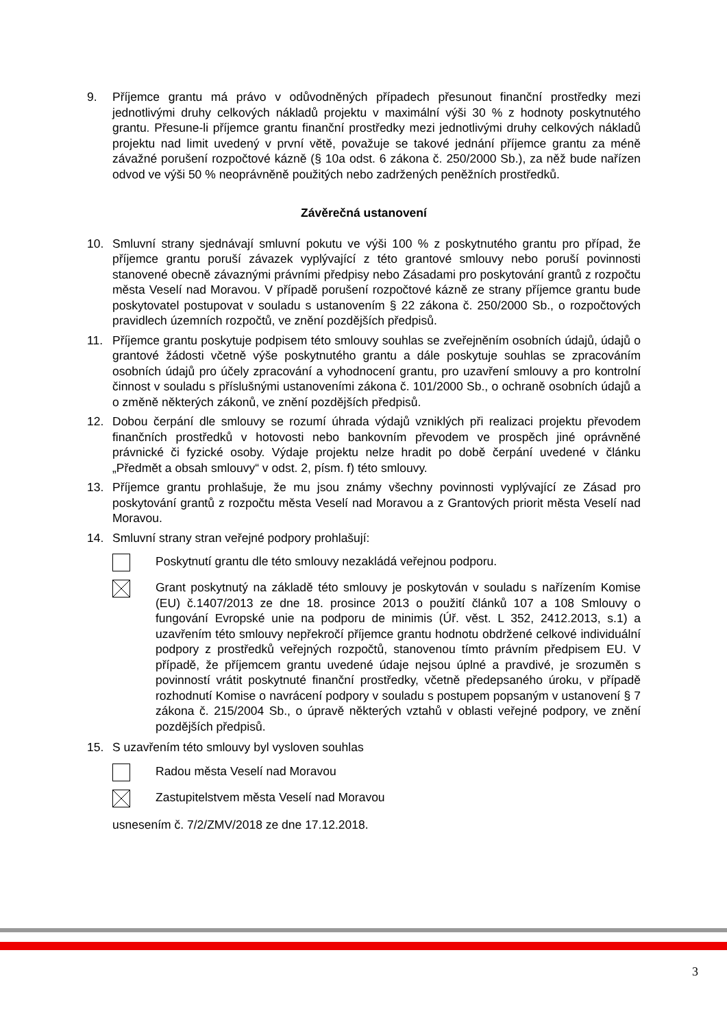9. Příjemce grantu má právo v odůvodněných případech přesunout finanční prostředky mezi jednotlivými druhy celkových nákladů projektu v maximální výši 30 % z hodnoty poskytnutého grantu. Přesune-li příjemce grantu finanční prostředky mezi jednotlivými druhy celkových nákladů projektu nad limit uvedený v první větě, považuje se takové jednání příjemce grantu za méně závažné porušení rozpočtové kázně (§ 10a odst. 6 zákona č. 250/2000 Sb.), za něž bude nařízen odvod ve výši 50 % neoprávněně použitých nebo zadržených peněžních prostředků.
Závěrečná ustanovení
10. Smluvní strany sjednávají smluvní pokutu ve výši 100 % z poskytnutého grantu pro případ, že příjemce grantu poruší závazek vyplývající z této grantové smlouvy nebo poruší povinnosti stanovené obecně závaznými právními předpisy nebo Zásadami pro poskytování grantů z rozpočtu města Veselí nad Moravou. V případě porušení rozpočtové kázně ze strany příjemce grantu bude poskytovatel postupovat v souladu s ustanovením § 22 zákona č. 250/2000 Sb., o rozpočtových pravidlech územních rozpočtů, ve znění pozdějších předpisů.
11. Příjemce grantu poskytuje podpisem této smlouvy souhlas se zveřejněním osobních údajů, údajů o grantové žádosti včetně výše poskytnutého grantu a dále poskytuje souhlas se zpracováním osobních údajů pro účely zpracování a vyhodnocení grantu, pro uzavření smlouvy a pro kontrolní činnost v souladu s příslušnými ustanoveními zákona č. 101/2000 Sb., o ochraně osobních údajů a o změně některých zákonů, ve znění pozdějších předpisů.
12. Dobou čerpání dle smlouvy se rozumí úhrada výdajů vzniklých při realizaci projektu převodem finančních prostředků v hotovosti nebo bankovním převodem ve prospěch jiné oprávněné právnické či fyzické osoby. Výdaje projektu nelze hradit po době čerpání uvedené v článku „Předmět a obsah smlouvy“ v odst. 2, písm. f) této smlouvy.
13. Příjemce grantu prohlašuje, že mu jsou známy všechny povinnosti vyplývající ze Zásad pro poskytování grantů z rozpočtu města Veselí nad Moravou a z Grantových priorit města Veselí nad Moravou.
14. Smluvní strany stran veřejné podpory prohlašují:
Poskytnutí grantu dle této smlouvy nezakládá veřejnou podporu.
Grant poskytnutý na základě této smlouvy je poskytován v souladu s nařízením Komise (EU) č.1407/2013 ze dne 18. prosince 2013 o použití článků 107 a 108 Smlouvy o fungování Evropské unie na podporu de minimis (Úř. věst. L 352, 2412.2013, s.1) a uzavřením této smlouvy nepřekročí příjemce grantu hodnotu obdržené celkové individuální podpory z prostředků veřejných rozpočtů, stanovenou tímto právním předpisem EU. V případě, že příjemcem grantu uvedené údaje nejsou úplné a pravdivé, je srozuměn s povinností vrátit poskytnuté finanční prostředky, včetně předepsaného úroku, v případě rozhodnutí Komise o navrácení podpory v souladu s postupem popsaným v ustanovení § 7 zákona č. 215/2004 Sb., o úpravě některých vztahů v oblasti veřejné podpory, ve znění pozdějších předpisů.
15. S uzavřením této smlouvy byl vysloven souhlas
Radou města Veselí nad Moravou
Zastupitelstvem města Veselí nad Moravou
usnesením č. 7/2/ZMV/2018 ze dne 17.12.2018.
3